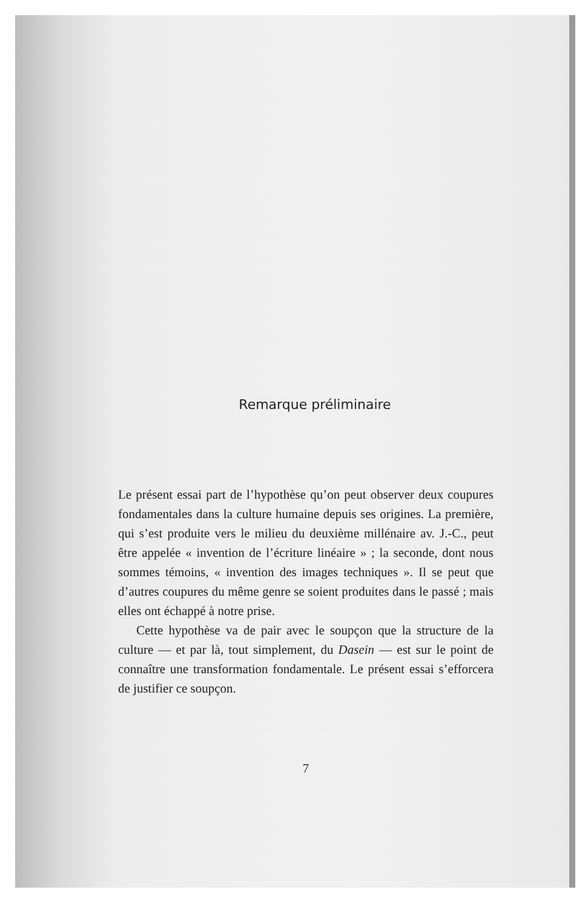Remarque préliminaire
Le présent essai part de l’hypothèse qu’on peut observer deux coupures fondamentales dans la culture humaine depuis ses origines. La première, qui s’est produite vers le milieu du deuxième millénaire av. J.-C., peut être appelée « invention de l’écriture linéaire » ; la seconde, dont nous sommes témoins, « invention des images techniques ». Il se peut que d’autres coupures du même genre se soient produites dans le passé ; mais elles ont échappé à notre prise.
Cette hypothèse va de pair avec le soupçon que la structure de la culture — et par là, tout simplement, du Dasein — est sur le point de connaître une transformation fondamentale. Le présent essai s’efforcera de justifier ce soupçon.
7